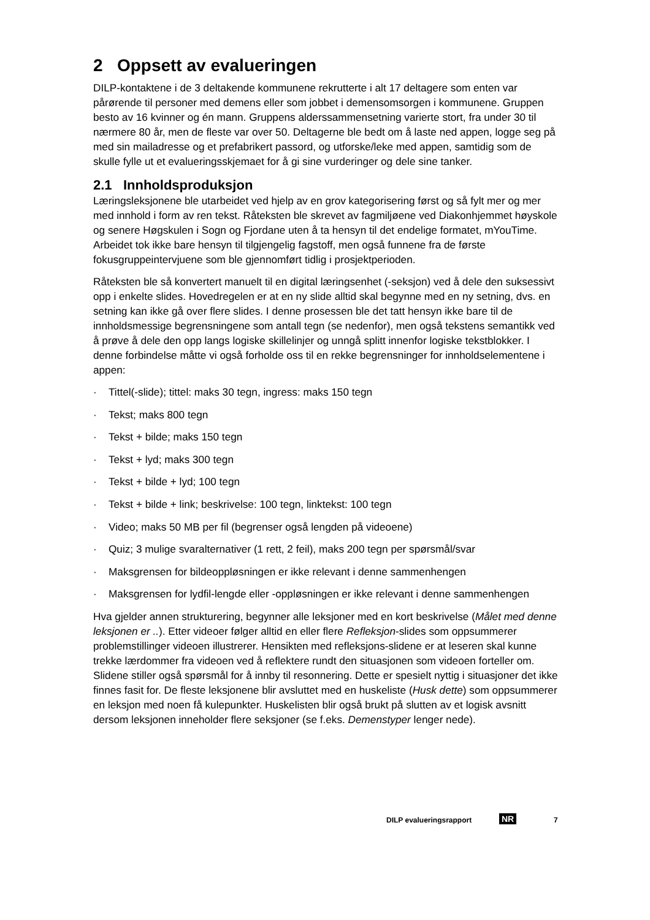2 Oppsett av evalueringen
DILP-kontaktene i de 3 deltakende kommunene rekrutterte i alt 17 deltagere som enten var pårørende til personer med demens eller som jobbet i demensomsorgen i kommunene. Gruppen besto av 16 kvinner og én mann. Gruppens alderssammensetning varierte stort, fra under 30 til nærmere 80 år, men de fleste var over 50. Deltagerne ble bedt om å laste ned appen, logge seg på med sin mailadresse og et prefabrikert passord, og utforske/leke med appen, samtidig som de skulle fylle ut et evalueringsskjemaet for å gi sine vurderinger og dele sine tanker.
2.1 Innholdsproduksjon
Læringsleksjonene ble utarbeidet ved hjelp av en grov kategorisering først og så fylt mer og mer med innhold i form av ren tekst. Råteksten ble skrevet av fagmiljøene ved Diakonhjemmet høyskole og senere Høgskulen i Sogn og Fjordane uten å ta hensyn til det endelige formatet, mYouTime. Arbeidet tok ikke bare hensyn til tilgjengelig fagstoff, men også funnene fra de første fokusgruppeintervjuene som ble gjennomført tidlig i prosjektperioden.
Råteksten ble så konvertert manuelt til en digital læringsenhet (-seksjon) ved å dele den suksessivt opp i enkelte slides. Hovedregelen er at en ny slide alltid skal begynne med en ny setning, dvs. en setning kan ikke gå over flere slides. I denne prosessen ble det tatt hensyn ikke bare til de innholdsmessige begrensningene som antall tegn (se nedenfor), men også tekstens semantikk ved å prøve å dele den opp langs logiske skillelinjer og unngå splitt innenfor logiske tekstblokker. I denne forbindelse måtte vi også forholde oss til en rekke begrensninger for innholdselementene i appen:
· Tittel(-slide); tittel: maks 30 tegn, ingress: maks 150 tegn
· Tekst; maks 800 tegn
· Tekst + bilde; maks 150 tegn
· Tekst + lyd; maks 300 tegn
· Tekst + bilde + lyd; 100 tegn
· Tekst + bilde + link; beskrivelse: 100 tegn, linktekst: 100 tegn
· Video; maks 50 MB per fil (begrenser også lengden på videoene)
· Quiz; 3 mulige svaralternativer (1 rett, 2 feil), maks 200 tegn per spørsmål/svar
· Maksgrensen for bildeoppløsningen er ikke relevant i denne sammenhengen
· Maksgrensen for lydfil-lengde eller -oppløsningen er ikke relevant i denne sammenhengen
Hva gjelder annen strukturering, begynner alle leksjoner med en kort beskrivelse (Målet med denne leksjonen er ..). Etter videoer følger alltid en eller flere Refleksjon-slides som oppsummerer problemstillinger videoen illustrerer. Hensikten med refleksjons-slidene er at leseren skal kunne trekke lærdommer fra videoen ved å reflektere rundt den situasjonen som videoen forteller om. Slidene stiller også spørsmål for å innby til resonnering. Dette er spesielt nyttig i situasjoner det ikke finnes fasit for. De fleste leksjonene blir avsluttet med en huskeliste (Husk dette) som oppsummerer en leksjon med noen få kulepunkter. Huskelisten blir også brukt på slutten av et logisk avsnitt dersom leksjonen inneholder flere seksjoner (se f.eks. Demenstyper lenger nede).
DILP evalueringsrapport NR 7